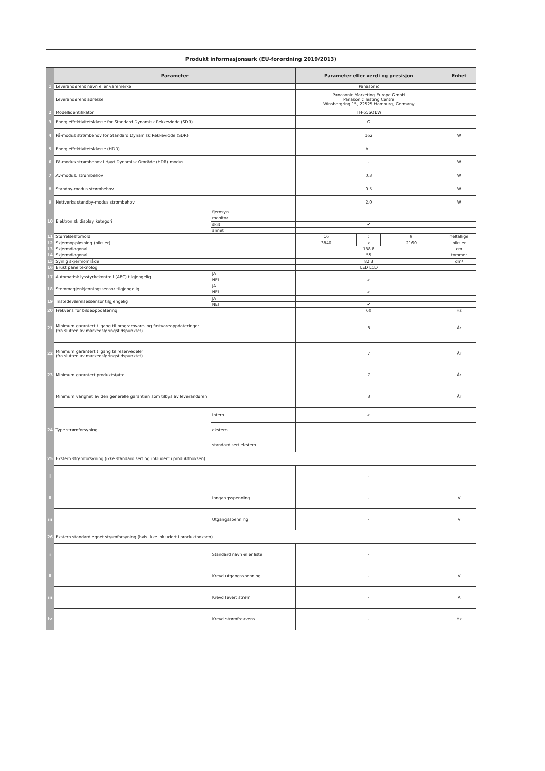| Produkt informasjonsark (EU-forordning 2019/2013) | | | | | | |
| | Parameter | | Parameter eller verdi og presisjon | | | Enhet |
| 1 | Leverandørens navn eller varemerke | | Panasonic | | | |
| | Leverandørens adresse | | Panasonic Marketing Europe GmbH Panasonic Testing Centre Winsbergring 15, 22525 Hamburg, Germany | | | |
| 2 | Modellidentifikator | | TH-55SQ1W | | | |
| 3 | Energieffektivitetsklasse for Standard Dynamisk Rekkevidde (SDR) | | G | | | |
| 4 | På-modus strømbehov for Standard Dynamisk Rekkevidde (SDR) | | 162 | | | W |
| 5 | Energieffektivitetsklasse (HDR) | | b.i. | | | |
| 6 | På-modus strømbehov i Høyt Dynamisk Område (HDR) modus | | - | | | W |
| 7 | Av-modus, strømbehov | | 0.3 | | | W |
| 8 | Standby-modus strømbehov | | 0.5 | | | W |
| 9 | Nettverks standby-modus strømbehov | | 2.0 | | | W |
| 10 | Elektronisk display kategori | fjernsyn | | | | |
| | | monitor | | | | |
| | | skilt | ✔ | | | |
| | | annet | | | | |
| 11 | Størrelsesforhold | | 16 | : | 9 | heltallige |
| 12 | Skjermoppløsning (piksler) | | 3840 | x | 2160 | piksler |
| 13 | Skjermdiagonal | | 138.8 | | | cm |
| 14 | Skjermdiagonal | | 55 | | | tommer |
| 15 | Synlig skjermområde | | 82.3 | | | dm² |
| 16 | Brukt panelteknologi | | LED LCD | | | |
| 17 | Automatisk lysstyrkekontroll (ABC) tilgjengelig | JA | | | | |
| | | NEI | ✔ | | | |
| 18 | Stemmegjenkjenningssensor tilgjengelig | JA | | | | |
| | | NEI | ✔ | | | |
| 19 | Tilstedeværelsessensor tilgjengelig | JA | | | | |
| | | NEI | ✔ | | | |
| 20 | Frekvens for bildeoppdatering | | 60 | | | Hz |
| 21 | Minimum garantert tilgang til programvare- og fastvareoppdateringer (fra slutten av markedsføringstidspunktet) | | 8 | | | År |
| 22 | Minimum garantert tilgang til reservedeler (fra slutten av markedsføringstidspunktet) | | 7 | | | År |
| 23 | Minimum garantert produktstøtte | | 7 | | | År |
| | Minimum varighet av den generelle garantien som tilbys av leverandøren | | 3 | | | År |
| 24 | Type strømforsyning | Intern | ✔ | | | |
| | | ekstern | | | | |
| | | standardisert ekstern | | | | |
| 25 | Ekstern strømforsyning (ikke standardisert og inkludert i produktboksen) | | | | | |
| i | | | - | | | |
| ii | | Inngangsspenning | - | | | V |
| iii | | Utgangsspenning | - | | | V |
| 26 | Ekstern standard egnet strømforsyning (hvis ikke inkludert i produktboksen) | | | | | |
| i | | Standard navn eller liste | - | | | |
| ii | | Krevd utgangsspenning | - | | | V |
| iii | | Krevd levert strøm | - | | | A |
| iv | | Krevd strømfrekvens | - | | | Hz |